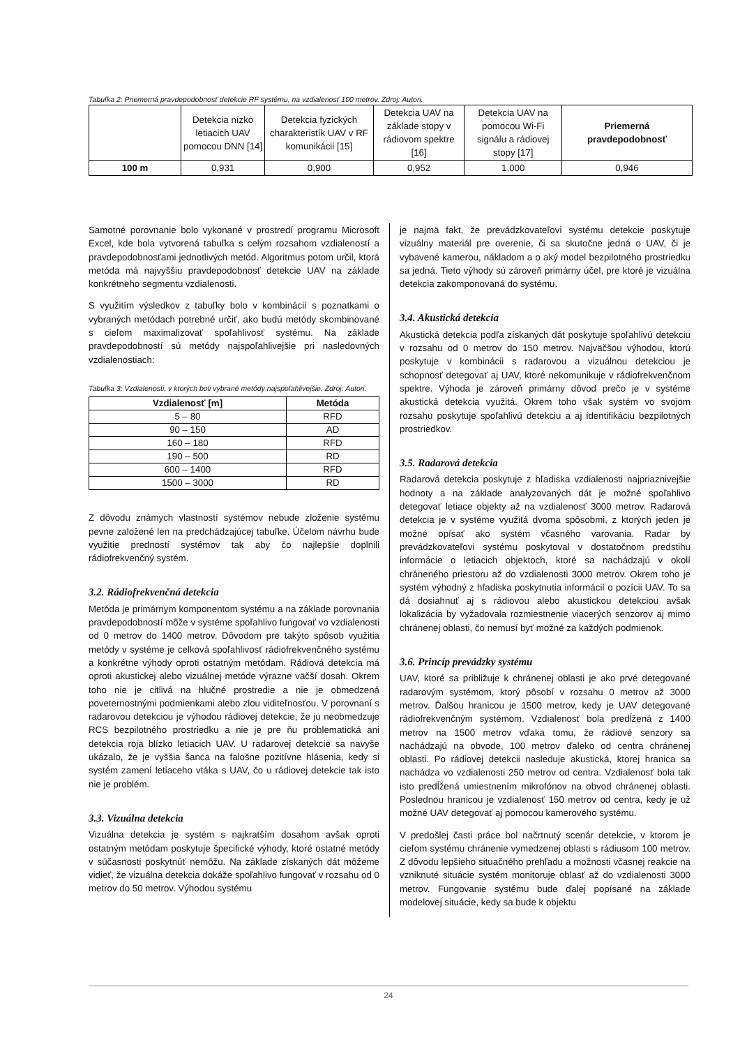Tabuľka 2: Priemerná pravdepodobnosť detekcie RF systému, na vzdialenosť 100 metrov. Zdroj: Autori.
| | Detekcia nízko letiacich UAV pomocou DNN [14] | Detekcia fyzických charakteristík UAV v RF komunikácii [15] | Detekcia UAV na základe stopy v rádiovom spektre [16] | Detekcia UAV na pomocou Wi-Fi signálu a rádiovej stopy [17] | Priemerná pravdepodobnosť |
| --- | --- | --- | --- | --- | --- |
| 100 m | 0,931 | 0,900 | 0,952 | 1,000 | 0,946 |
Samotné porovnanie bolo vykonané v prostredí programu Microsoft Excel, kde bola vytvorená tabuľka s celým rozsahom vzdialeností a pravdepodobnosťami jednotlivých metód. Algoritmus potom určil, ktorá metóda má najvyššiu pravdepodobnosť detekcie UAV na základe konkrétneho segmentu vzdialenosti.
S využitím výsledkov z tabuľky bolo v kombinácií s poznatkami o vybraných metódach potrebné určiť, ako budú metódy skombinované s cieľom maximalizovať spoľahlivosť systému. Na základe pravdepodobností sú metódy najspoľahlivejšie pri nasledovných vzdialenostiach:
Tabuľka 3: Vzdialenosti, v ktorých boli vybrané metódy najspoľahlivejšie. Zdroj: Autori.
| Vzdialenosť [m] | Metóda |
| --- | --- |
| 5 – 80 | RFD |
| 90 – 150 | AD |
| 160 – 180 | RFD |
| 190 – 500 | RD |
| 600 – 1400 | RFD |
| 1500 – 3000 | RD |
Z dôvodu známych vlastností systémov nebude zloženie systému pevne založené len na predchádzajúcej tabuľke. Účelom návrhu bude využitie predností systémov tak aby čo najlepšie doplnili rádiofrekvenčný systém.
3.2. Rádiofrekvenčná detekcia
Metóda je primárnym komponentom systému a na základe porovnania pravdepodobností môže v systéme spoľahlivo fungovať vo vzdialenosti od 0 metrov do 1400 metrov. Dôvodom pre takýto spôsob využitia metódy v systéme je celková spoľahlivosť rádiofrekvenčného systému a konkrétne výhody oproti ostatným metódam. Rádiová detekcia má oproti akustickej alebo vizuálnej metóde výrazne väčší dosah. Okrem toho nie je citlivá na hlučné prostredie a nie je obmedzená poveternostnými podmienkami alebo zlou viditeľnosťou. V porovnaní s radarovou detekciou je výhodou rádiovej detekcie, že ju neobmedzuje RCS bezpilotného prostriedku a nie je pre ňu problematická ani detekcia roja blízko letiacich UAV. U radarovej detekcie sa navyše ukázalo, že je vyššia šanca na falošne pozitívne hlásenia, kedy si systém zamení letiaceho vtáka s UAV, čo u rádiovej detekcie tak isto nie je problém.
3.3. Vizuálna detekcia
Vizuálna detekcia je systém s najkratším dosahom avšak oproti ostatným metódam poskytuje špecifické výhody, ktoré ostatné metódy v súčasnosti poskytnúť nemôžu. Na základe získaných dát môžeme vidieť, že vizuálna detekcia dokáže spoľahlivo fungovať v rozsahu od 0 metrov do 50 metrov. Výhodou systému
je najmä fakt, že prevádzkovateľovi systému detekcie poskytuje vizuálny materiál pre overenie, či sa skutočne jedná o UAV, či je vybavené kamerou, nákladom a o aký model bezpilotného prostriedku sa jedná. Tieto výhody sú zároveň primárny účel, pre ktoré je vizuálna detekcia zakomponovaná do systému.
3.4. Akustická detekcia
Akustická detekcia podľa získaných dát poskytuje spoľahlivú detekciu v rozsahu od 0 metrov do 150 metrov. Najväčšou výhodou, ktorú poskytuje v kombinácii s radarovou a vizuálnou detekciou je schopnosť detegovať aj UAV, ktoré nekomunikuje v rádiofrekvenčnom spektre. Výhoda je zároveň primárny dôvod prečo je v systéme akustická detekcia využitá. Okrem toho však systém vo svojom rozsahu poskytuje spoľahlivú detekciu a aj identifikáciu bezpilotných prostriedkov.
3.5. Radarová detekcia
Radarová detekcia poskytuje z hľadiska vzdialenosti najpriaznivejšie hodnoty a na základe analyzovaných dát je možné spoľahlivo detegovať letiace objekty až na vzdialenosť 3000 metrov. Radarová detekcia je v systéme využitá dvoma spôsobmi, z ktorých jeden je možné opísať ako systém včasného varovania. Radar by prevádzkovateľovi systému poskytoval v dostatočnom predstihu informácie o letiacich objektoch, ktoré sa nachádzajú v okolí chráneného priestoru až do vzdialenosti 3000 metrov. Okrem toho je systém výhodný z hľadiska poskytnutia informácií o pozícii UAV. To sa dá dosiahnuť aj s rádiovou alebo akustickou detekciou avšak lokalizácia by vyžadovala rozmiestnenie viacerých senzorov aj mimo chránenej oblasti, čo nemusí byť možné za každých podmienok.
3.6. Princíp prevádzky systému
UAV, ktoré sa približuje k chránenej oblasti je ako prvé detegované radarovým systémom, ktorý pôsobí v rozsahu 0 metrov až 3000 metrov. Ďalšou hranicou je 1500 metrov, kedy je UAV detegované rádiofrekvenčným systémom. Vzdialenosť bola predĺžená z 1400 metrov na 1500 metrov vďaka tomu, že rádiové senzory sa nachádzajú na obvode, 100 metrov ďaleko od centra chránenej oblasti. Po rádiovej detekcii nasleduje akustická, ktorej hranica sa nachádza vo vzdialenosti 250 metrov od centra. Vzdialenosť bola tak isto predĺžená umiestnením mikrofónov na obvod chránenej oblasti. Poslednou hranicou je vzdialenosť 150 metrov od centra, kedy je už možné UAV detegovať aj pomocou kamerového systému.
V predošlej časti práce bol načrtnutý scenár detekcie, v ktorom je cieľom systému chránenie vymedzenej oblasti s rádiusom 100 metrov. Z dôvodu lepšieho situačného prehľadu a možnosti včasnej reakcie na vzniknuté situácie systém monitoruje oblasť až do vzdialenosti 3000 metrov. Fungovanie systému bude ďalej popísané na základe modelovej situácie, kedy sa bude k objektu
24